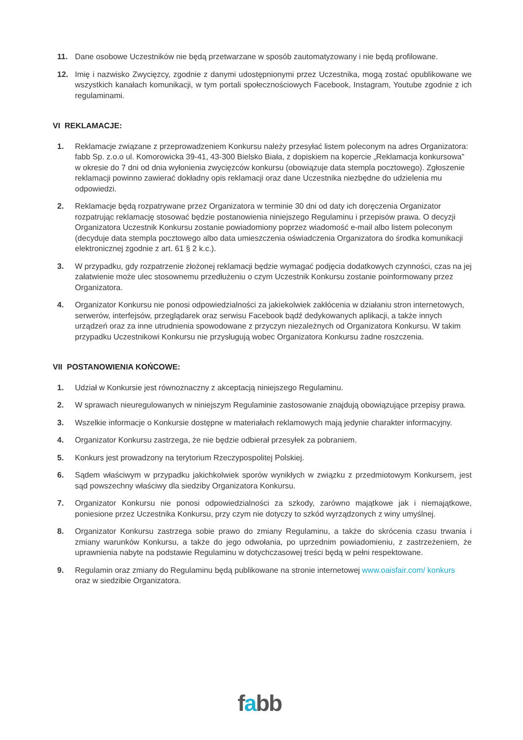11. Dane osobowe Uczestników nie będą przetwarzane w sposób zautomatyzowany i nie będą profilowane.
12. Imię i nazwisko Zwycięzcy, zgodnie z danymi udostępnionymi przez Uczestnika, mogą zostać opublikowane we wszystkich kanałach komunikacji, w tym portali społecznościowych Facebook, Instagram, Youtube zgodnie z ich regulaminami.
VI REKLAMACJE:
1. Reklamacje związane z przeprowadzeniem Konkursu należy przesyłać listem poleconym na adres Organizatora: fabb Sp. z.o.o ul. Komorowicka 39-41, 43-300 Bielsko Biała, z dopiskiem na kopercie „Reklamacja konkursowa” w okresie do 7 dni od dnia wyłonienia zwycięzców konkursu (obowiązuje data stempla pocztowego). Zgłoszenie reklamacji powinno zawierać dokładny opis reklamacji oraz dane Uczestnika niezbędne do udzielenia mu odpowiedzi.
2. Reklamacje będą rozpatrywane przez Organizatora w terminie 30 dni od daty ich doręczenia Organizator rozpatrując reklamację stosować będzie postanowienia niniejszego Regulaminu i przepisów prawa. O decyzji Organizatora Uczestnik Konkursu zostanie powiadomiony poprzez wiadomość e-mail albo listem poleconym (decyduje data stempla pocztowego albo data umieszczenia oświadczenia Organizatora do środka komunikacji elektronicznej zgodnie z art. 61 § 2 k.c.).
3. W przypadku, gdy rozpatrzenie złożonej reklamacji będzie wymagać podjęcia dodatkowych czynności, czas na jej załatwienie może ulec stosownemu przedłużeniu o czym Uczestnik Konkursu zostanie poinformowany przez Organizatora.
4. Organizator Konkursu nie ponosi odpowiedzialności za jakiekolwiek zakłócenia w działaniu stron internetowych, serwerów, interfejsów, przeglądarek oraz serwisu Facebook bądź dedykowanych aplikacji, a także innych urządzeń oraz za inne utrudnienia spowodowane z przyczyn niezależnych od Organizatora Konkursu. W takim przypadku Uczestnikowi Konkursu nie przysługują wobec Organizatora Konkursu żadne roszczenia.
VII POSTANOWIENIA KOŃCOWE:
1. Udział w Konkursie jest równoznaczny z akceptacją niniejszego Regulaminu.
2. W sprawach nieuregulowanych w niniejszym Regulaminie zastosowanie znajdują obowiązujące przepisy prawa.
3. Wszelkie informacje o Konkursie dostępne w materiałach reklamowych mają jedynie charakter informacyjny.
4. Organizator Konkursu zastrzega, że nie będzie odbierał przesyłek za pobraniem.
5. Konkurs jest prowadzony na terytorium Rzeczypospolitej Polskiej.
6. Sądem właściwym w przypadku jakichkolwiek sporów wynikłych w związku z przedmiotowym Konkursem, jest sąd powszechny właściwy dla siedziby Organizatora Konkursu.
7. Organizator Konkursu nie ponosi odpowiedzialności za szkody, zarówno majątkowe jak i niemajątkowe, poniesione przez Uczestnika Konkursu, przy czym nie dotyczy to szkód wyrządzonych z winy umyślnej.
8. Organizator Konkursu zastrzega sobie prawo do zmiany Regulaminu, a także do skrócenia czasu trwania i zmiany warunków Konkursu, a także do jego odwołania, po uprzednim powiadomieniu, z zastrzeżeniem, że uprawnienia nabyte na podstawie Regulaminu w dotychczasowej treści będą w pełni respektowane.
9. Regulamin oraz zmiany do Regulaminu będą publikowane na stronie internetowej www.oaisfair.com/ konkurs oraz w siedzibie Organizatora.
fabb